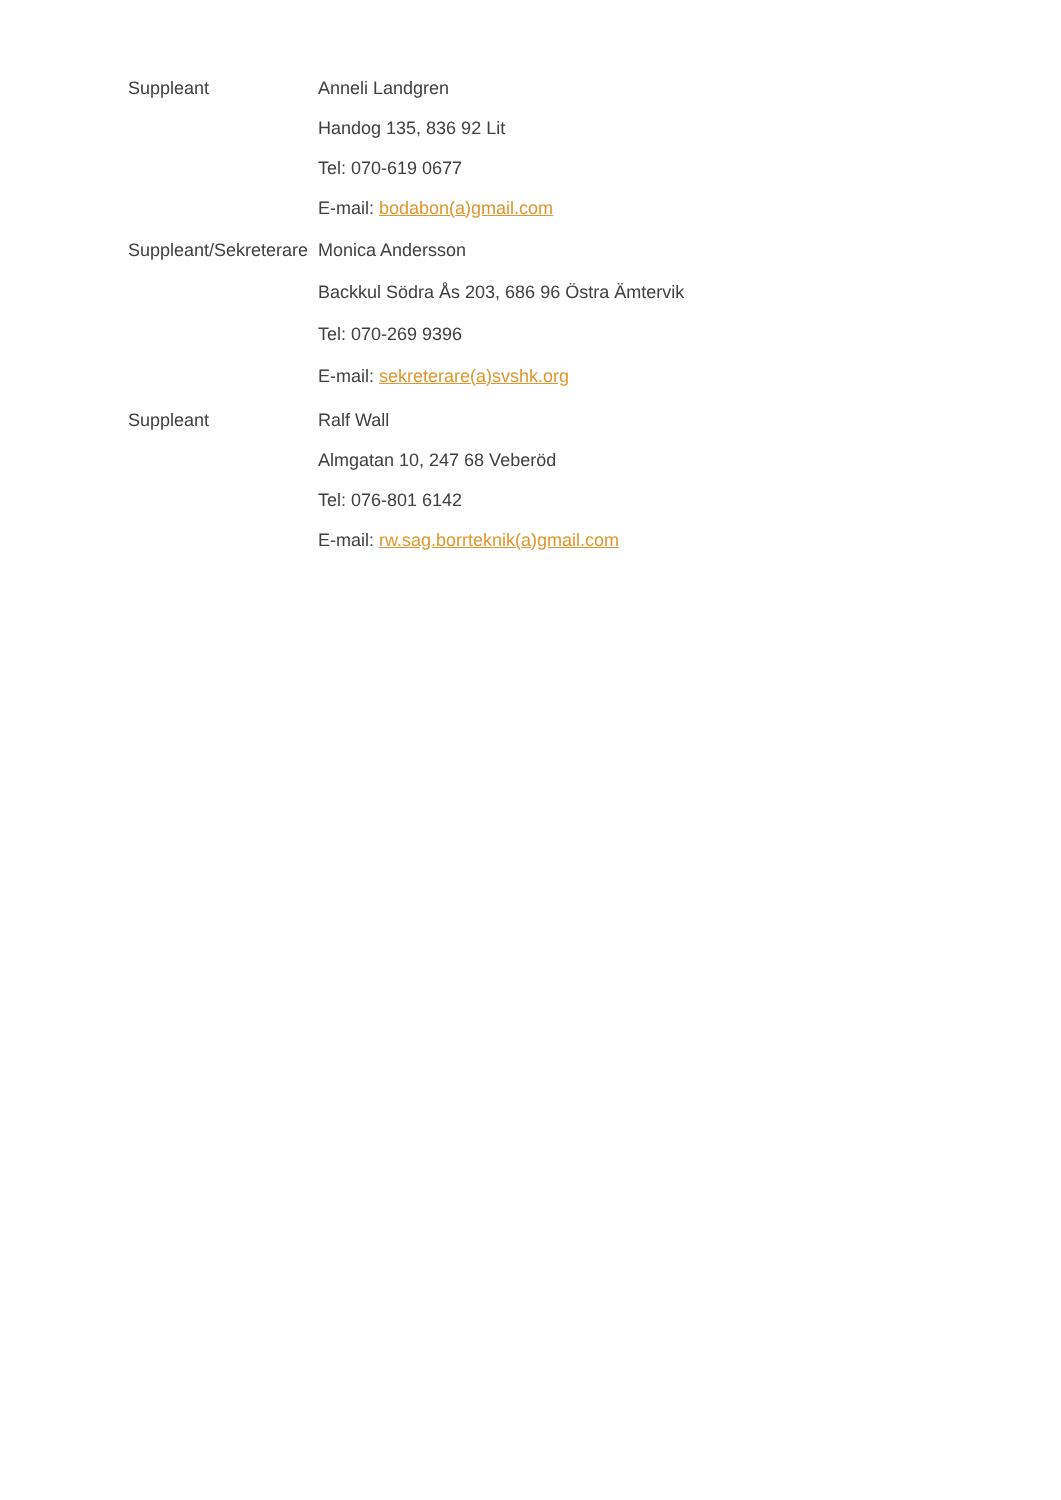Suppleant Anneli Landgren
Handog 135, 836 92 Lit
Tel: 070-619 0677
E-mail: bodabon(a)gmail.com
Suppleant/Sekreterare Monica Andersson
Backkul Södra Ås 203, 686 96 Östra Ämtervik
Tel: 070-269 9396
E-mail: sekreterare(a)svshk.org
Suppleant Ralf Wall
Almgatan 10, 247 68 Veberöd
Tel: 076-801 6142
E-mail: rw.sag.borrteknik(a)gmail.com